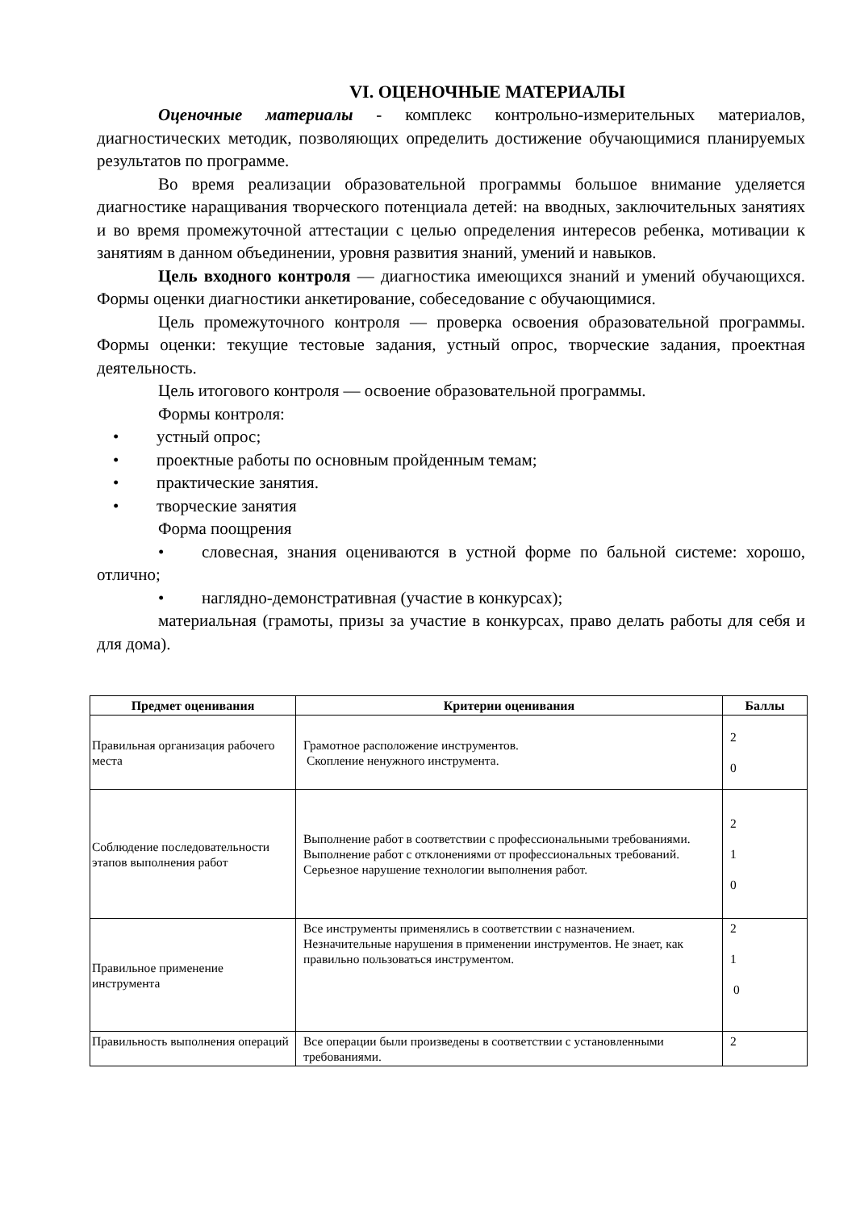VI. ОЦЕНОЧНЫЕ МАТЕРИАЛЫ
Оценочные материалы - комплекс контрольно-измерительных материалов, диагностических методик, позволяющих определить достижение обучающимися планируемых результатов по программе.
Во время реализации образовательной программы большое внимание уделяется диагностике наращивания творческого потенциала детей: на вводных, заключительных занятиях и во время промежуточной аттестации с целью определения интересов ребенка, мотивации к занятиям в данном объединении, уровня развития знаний, умений и навыков.
Цель входного контроля — диагностика имеющихся знаний и умений обучающихся. Формы оценки диагностики анкетирование, собеседование с обучающимися.
Цель промежуточного контроля — проверка освоения образовательной программы. Формы оценки: текущие тестовые задания, устный опрос, творческие задания, проектная деятельность.
Цель итогового контроля — освоение образовательной программы.
Формы контроля:
• устный опрос;
• проектные работы по основным пройденным темам;
• практические занятия.
• творческие занятия
Форма поощрения
• словесная, знания оцениваются в устной форме по бальной системе: хорошо, отлично;
• наглядно-демонстративная (участие в конкурсах);
материальная (грамоты, призы за участие в конкурсах, право делать работы для себя и для дома).
| Предмет оценивания | Критерии оценивания | Баллы |
| --- | --- | --- |
| Правильная организация рабочего места | Грамотное расположение инструментов. Скопление ненужного инструмента. | 2 0 |
| Соблюдение последовательности этапов выполнения работ | Выполнение работ в соответствии с профессиональными требованиями. Выполнение работ с отклонениями от профессиональных требований. Серьезное нарушение технологии выполнения работ. | 2 1 0 |
| Правильное применение инструмента | Все инструменты применялись в соответствии с назначением. Незначительные нарушения в применении инструментов. Не знает, как правильно пользоваться инструментом. | 2 1 0 |
| Правильность выполнения операций | Все операции были произведены в соответствии с установленными требованиями. | 2 |